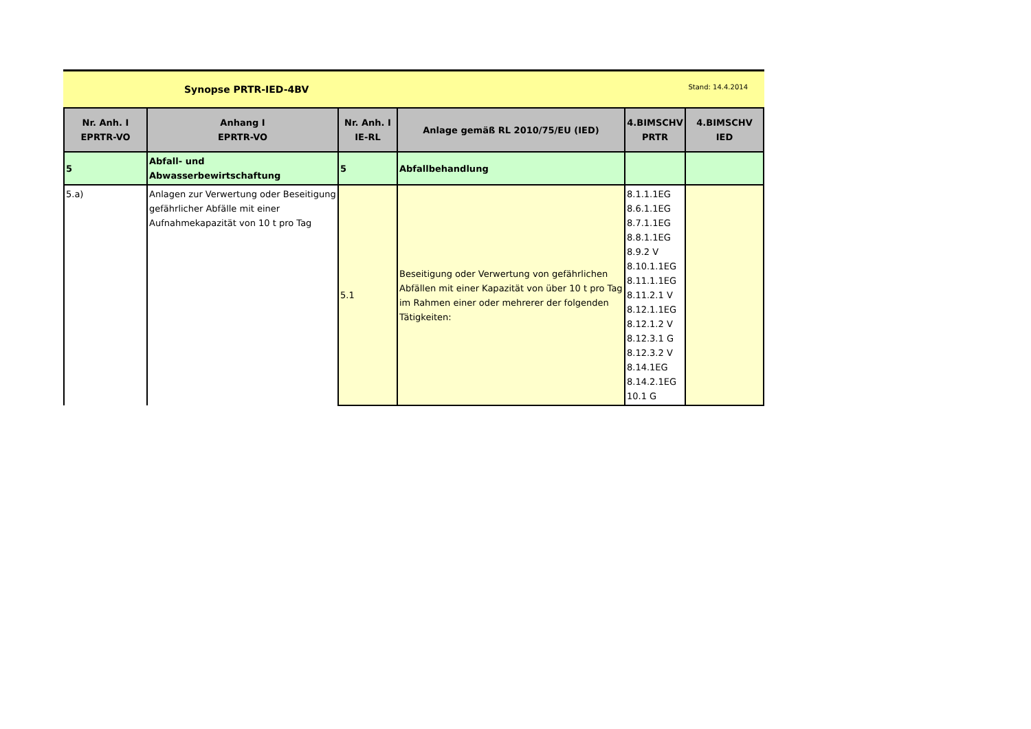Synopse PRTR-IED-4BV Stand: 14.4.2014
| Nr. Anh. I EPRTR-VO | Anhang I EPRTR-VO | Nr. Anh. I IE-RL | Anlage gemäß RL 2010/75/EU (IED) | 4.BIMSCHV PRTR | 4.BIMSCHV IED |
| --- | --- | --- | --- | --- | --- |
| 5 | Abfall- und Abwasserbewirtschaftung | 5 | Abfallbehandlung | | |
| 5.a) | Anlagen zur Verwertung oder Beseitigung gefährlicher Abfälle mit einer Aufnahmekapazität von 10 t pro Tag | 5.1 | Beseitigung oder Verwertung von gefährlichen Abfällen mit einer Kapazität von über 10 t pro Tag im Rahmen einer oder mehrerer der folgenden Tätigkeiten: | 8.1.1.1EG 8.6.1.1EG 8.7.1.1EG 8.8.1.1EG 8.9.2 V 8.10.1.1EG 8.11.1.1EG 8.11.2.1 V 8.12.1.1EG 8.12.1.2 V 8.12.3.1 G 8.12.3.2 V 8.14.1EG 8.14.2.1EG 10.1 G | |